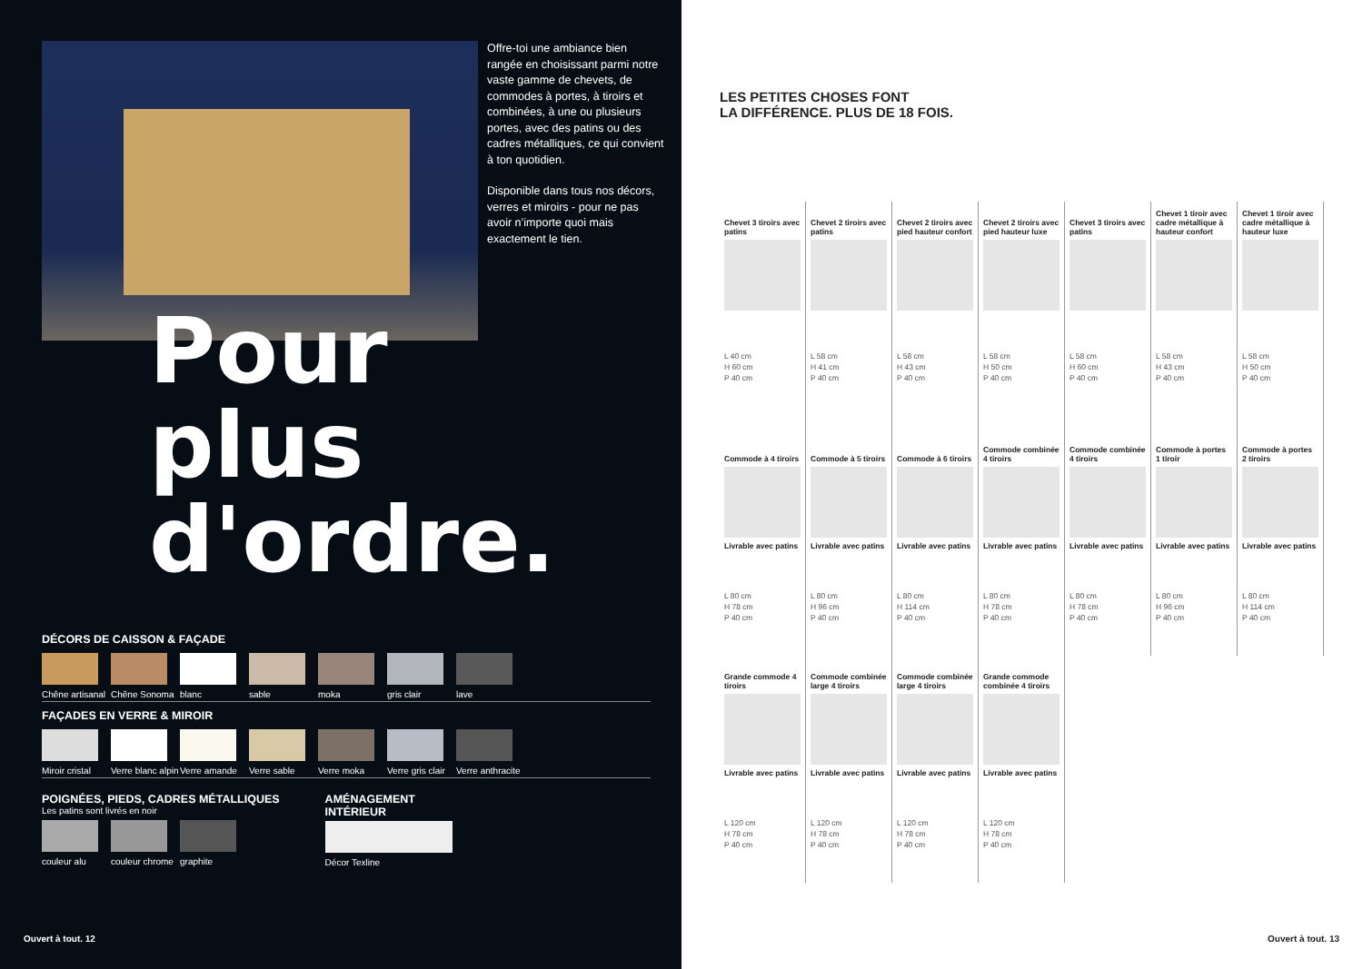Offre-toi une ambiance bien rangée en choisissant parmi notre vaste gamme de chevets, de commodes à portes, à tiroirs et combinées, à une ou plusieurs portes, avec des patins ou des cadres métalliques, ce qui convient à ton quotidien.
Disponible dans tous nos décors, verres et miroirs - pour ne pas avoir n’importe quoi mais exactement le tien.
Pour
plus
d'ordre.
DÉCORS DE CAISSON & FAÇADE
Chêne artisanal
Chêne Sonoma blanc sable moka gris clair lave
FAÇADES EN VERRE & MIROIR
Miroir cristal
Verre blanc alpin
Verre amande Verre sable Verre moka Verre gris clair
Verre anthracite
POIGNÉES, PIEDS, CADRES MÉTALLIQUES
Les patins sont livrés en noir
couleur alu couleur chrome
graphite
AMÉNAGEMENT
INTÉRIEUR
Décor Texline
Ouvert à tout. 12
LES PETITES CHOSES FONT
LA DIFFÉRENCE. PLUS DE 18 FOIS.
Chevet 3 tiroirs avec patins
L 40 cm
H 60 cm
P 40 cm
Chevet 2 tiroirs avec patins
L 58 cm
H 41 cm
P 40 cm
Chevet 2 tiroirs avec pied hauteur confort
L 58 cm
H 43 cm
P 40 cm
Chevet 2 tiroirs avec pied hauteur luxe
L 58 cm
H 50 cm
P 40 cm
Chevet 3 tiroirs avec patins
L 58 cm
H 60 cm
P 40 cm
Chevet 1 tiroir avec cadre métallique à hauteur confort
L 58 cm
H 43 cm
P 40 cm
Chevet 1 tiroir avec cadre métallique à hauteur luxe
L 58 cm
H 50 cm
P 40 cm
Commode à 4 tiroirs
Livrable avec patins
L 80 cm
H 78 cm
P 40 cm
Commode à 5 tiroirs
Livrable avec patins
L 80 cm
H 96 cm
P 40 cm
Commode à 6 tiroirs
Livrable avec patins
L 80 cm
H 114 cm
P 40 cm
Commode combinée 4 tiroirs
Livrable avec patins
L 80 cm
H 78 cm
P 40 cm
Commode combinée 4 tiroirs
Livrable avec patins
L 80 cm
H 78 cm
P 40 cm
Commode à portes 1 tiroir
Livrable avec patins
L 80 cm
H 96 cm
P 40 cm
Commode à portes 2 tiroirs
Livrable avec patins
L 80 cm
H 114 cm
P 40 cm
Grande commode 4 tiroirs
Livrable avec patins
L 120 cm
H 78 cm
P 40 cm
Commode combinée large 4 tiroirs
Livrable avec patins
L 120 cm
H 78 cm
P 40 cm
Commode combinée large 4 tiroirs
Livrable avec patins
L 120 cm
H 78 cm
P 40 cm
Grande commode combinée 4 tiroirs
Livrable avec patins
L 120 cm
H 78 cm
P 40 cm
Ouvert à tout. 13